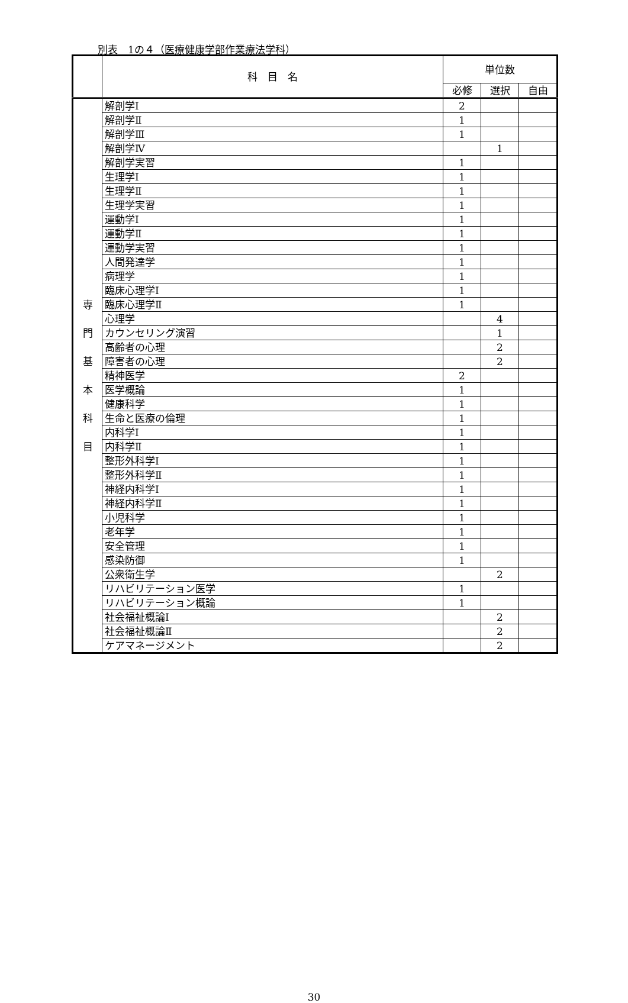別表　1の４（医療健康学部作業療法学科）
| | 科 目 名 | 単位数 | | |
| --- | --- | --- | --- | --- |
| | | 必修 | 選択 | 自由 |
| 専 門 基 本 科 目 | 解剖学Ⅰ | 2 | | |
| | 解剖学Ⅱ | 1 | | |
| | 解剖学Ⅲ | 1 | | |
| | 解剖学Ⅳ | | 1 | |
| | 解剖学実習 | 1 | | |
| | 生理学Ⅰ | 1 | | |
| | 生理学Ⅱ | 1 | | |
| | 生理学実習 | 1 | | |
| | 運動学Ⅰ | 1 | | |
| | 運動学Ⅱ | 1 | | |
| | 運動学実習 | 1 | | |
| | 人間発達学 | 1 | | |
| | 病理学 | 1 | | |
| | 臨床心理学Ⅰ | 1 | | |
| | 臨床心理学Ⅱ | 1 | | |
| | 心理学 | | 4 | |
| | カウンセリング演習 | | 1 | |
| | 高齢者の心理 | | 2 | |
| | 障害者の心理 | | 2 | |
| | 精神医学 | 2 | | |
| | 医学概論 | 1 | | |
| | 健康科学 | 1 | | |
| | 生命と医療の倫理 | 1 | | |
| | 内科学Ⅰ | 1 | | |
| | 内科学Ⅱ | 1 | | |
| | 整形外科学Ⅰ | 1 | | |
| | 整形外科学Ⅱ | 1 | | |
| | 神経内科学Ⅰ | 1 | | |
| | 神経内科学Ⅱ | 1 | | |
| | 小児科学 | 1 | | |
| | 老年学 | 1 | | |
| | 安全管理 | 1 | | |
| | 感染防御 | 1 | | |
| | 公衆衛生学 | | 2 | |
| | リハビリテーション医学 | 1 | | |
| | リハビリテーション概論 | 1 | | |
| | 社会福祉概論Ⅰ | | 2 | |
| | 社会福祉概論Ⅱ | | 2 | |
| | ケアマネージメント | | 2 | |
30